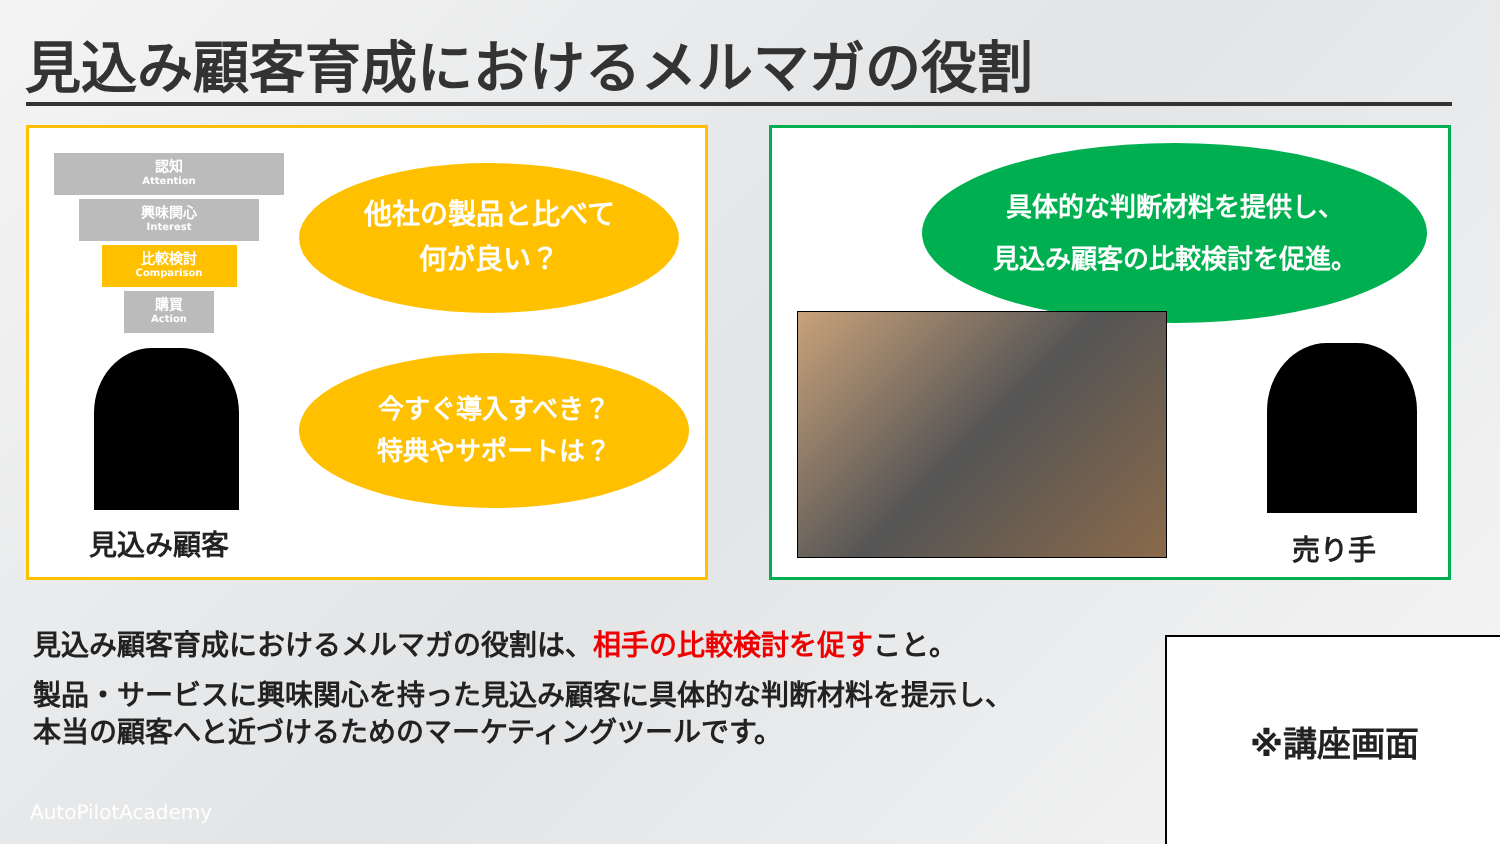見込み顧客育成におけるメルマガの役割
認知
Attention
興味関心
Interest
比較検討
Comparison
購買
Action
他社の製品と比べて
何が良い？
今すぐ導入すべき？
特典やサポートは？
見込み顧客
具体的な判断材料を提供し、
見込み顧客の比較検討を促進。
売り手
見込み顧客育成におけるメルマガの役割は、相手の比較検討を促すこと。
製品・サービスに興味関心を持った見込み顧客に具体的な判断材料を提示し、
本当の顧客へと近づけるためのマーケティングツールです。
※講座画面
AutoPilotAcademy